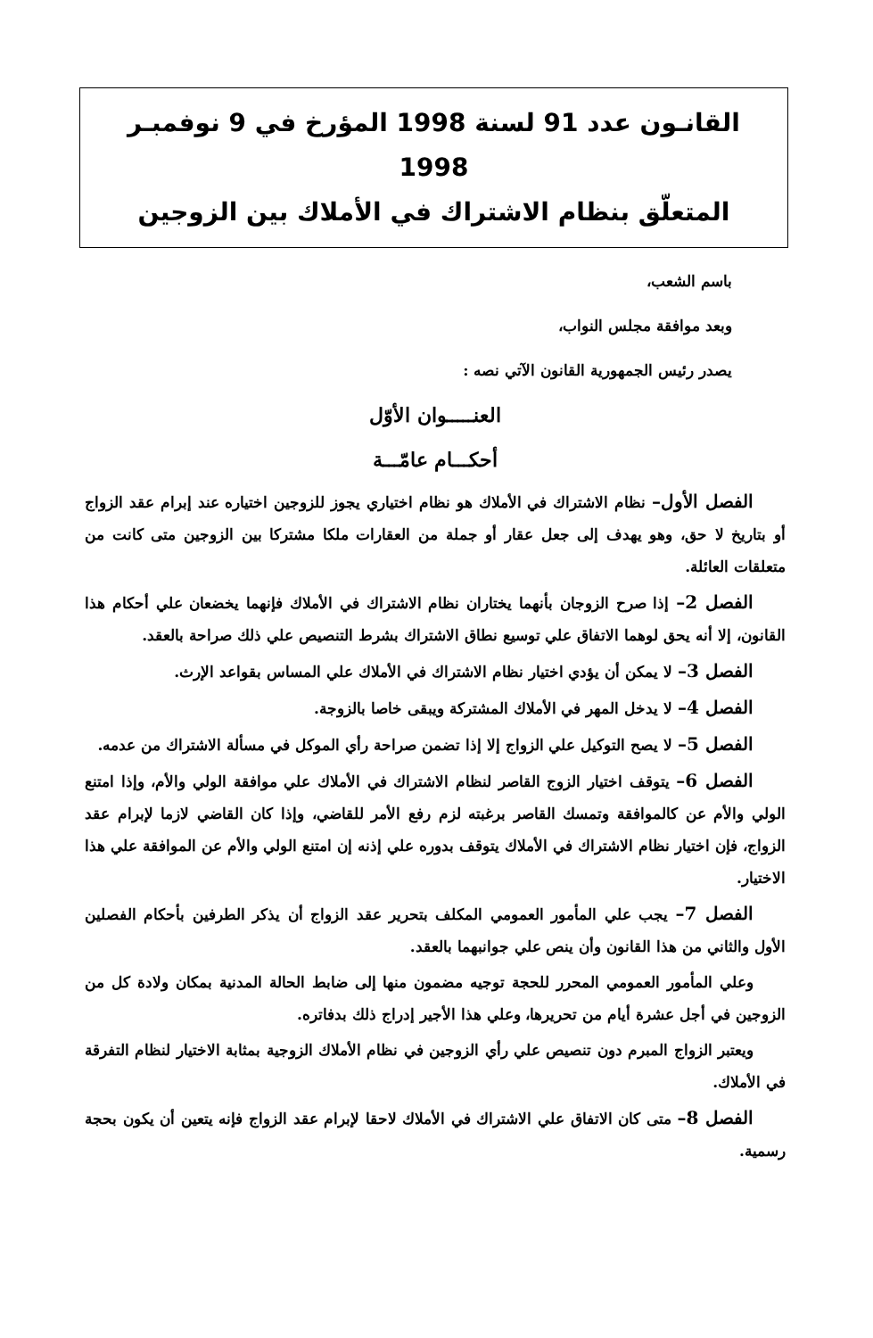القانـون عدد 91 لسنة 1998 المؤرخ في 9 نوفمبـر 1998
المتعلّق بنظام الاشتراك في الأملاك بين الزوجين
باسم الشعب،
وبعد موافقة مجلس النواب،
يصدر رئيس الجمهورية القانون الآتي نصه :
العنـــــوان الأوّل
أحكـــام عامّـــة
الفصل الأول– نظام الاشتراك في الأملاك هو نظام اختياري يجوز للزوجين اختياره عند إبرام عقد الزواج أو بتاريخ لا حق، وهو يهدف إلى جعل عقار أو جملة من العقارات ملكا مشتركا بين الزوجين متى كانت من متعلقات العائلة.
الفصل 2– إذا صرح الزوجان بأنهما يختاران نظام الاشتراك في الأملاك فإنهما يخضعان علي أحكام هذا القانون، إلا أنه يحق لوهما الاتفاق علي توسيع نطاق الاشتراك بشرط التنصيص علي ذلك صراحة بالعقد.
الفصل 3– لا يمكن أن يؤدي اختيار نظام الاشتراك في الأملاك علي المساس بقواعد الإرث.
الفصل 4– لا يدخل المهر في الأملاك المشتركة ويبقى خاصا بالزوجة.
الفصل 5– لا يصح التوكيل علي الزواج إلا إذا تضمن صراحة رأي الموكل في مسألة الاشتراك من عدمه.
الفصل 6– يتوقف اختيار الزوج القاصر لنظام الاشتراك في الأملاك علي موافقة الولي والأم، وإذا امتنع الولي والأم عن كالموافقة وتمسك القاصر برغبته لزم رفع الأمر للقاضي، وإذا كان القاضي لازما لإبرام عقد الزواج، فإن اختيار نظام الاشتراك في الأملاك يتوقف بدوره علي إذنه إن امتنع الولي والأم عن الموافقة علي هذا الاختيار.
الفصل 7– يجب علي المأمور العمومي المكلف بتحرير عقد الزواج أن يذكر الطرفين بأحكام الفصلين الأول والثاني من هذا القانون وأن ينص علي جوانبهما بالعقد.
وعلي المأمور العمومي المحرر للحجة توجيه مضمون منها إلى ضابط الحالة المدنية بمكان ولادة كل من الزوجين في أجل عشرة أيام من تحريرها، وعلي هذا الأجير إدراج ذلك بدفاتره.
ويعتبر الزواج المبرم دون تنصيص علي رأي الزوجين في نظام الأملاك الزوجية بمثابة الاختيار لنظام التفرقة في الأملاك.
الفصل 8– متى كان الاتفاق علي الاشتراك في الأملاك لاحقا لإبرام عقد الزواج فإنه يتعين أن يكون بحجة رسمية.